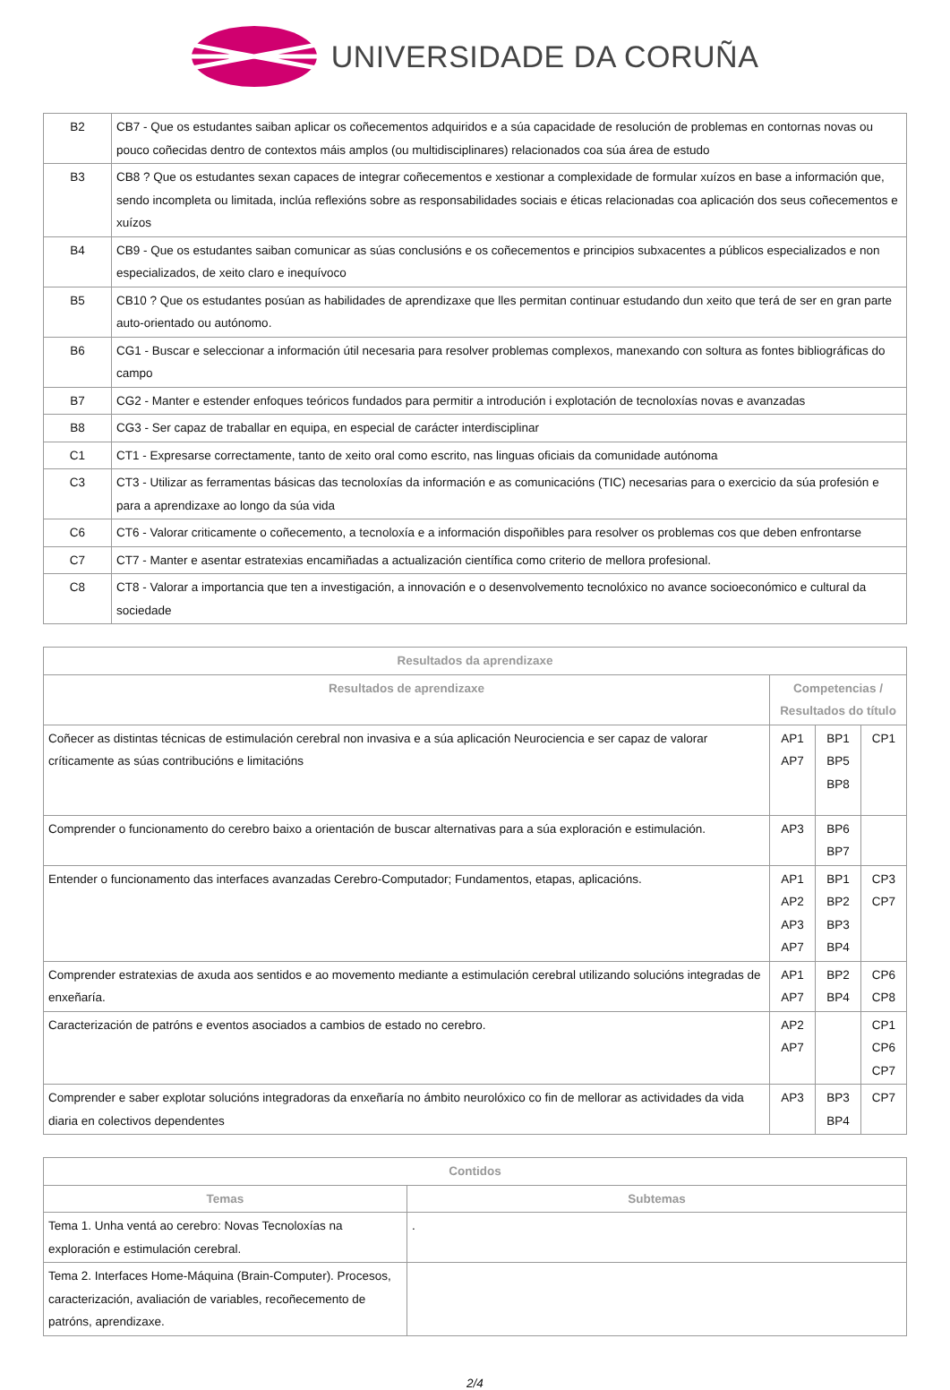UNIVERSIDADE DA CORUÑA
| B2 | CB7 - Que os estudantes saiban aplicar os coñecementos adquiridos e a súa capacidade de resolución de problemas en contornas novas ou pouco coñecidas dentro de contextos máis amplos (ou multidisciplinares) relacionados coa súa área de estudo |
| B3 | CB8 ? Que os estudantes sexan capaces de integrar coñecementos e xestionar a complexidade de formular xuízos en base a información que, sendo incompleta ou limitada, inclúa reflexións sobre as responsabilidades sociais e éticas relacionadas coa aplicación dos seus coñecementos e xuízos |
| B4 | CB9 - Que os estudantes saiban comunicar as súas conclusións e os coñecementos e principios subxacentes a públicos especializados e non especializados, de xeito claro e inequívoco |
| B5 | CB10 ? Que os estudantes posúan as habilidades de aprendizaxe que lles permitan continuar estudando dun xeito que terá de ser en gran parte auto-orientado ou autónomo. |
| B6 | CG1 - Buscar e seleccionar a información útil necesaria para resolver problemas complexos, manexando con soltura as fontes bibliográficas do campo |
| B7 | CG2 - Manter e estender enfoques teóricos fundados para permitir a introdución i explotación de tecnoloxías novas e avanzadas |
| B8 | CG3 - Ser capaz de traballar en equipa, en especial de carácter interdisciplinar |
| C1 | CT1 - Expresarse correctamente, tanto de xeito oral como escrito, nas linguas oficiais da comunidade autónoma |
| C3 | CT3 - Utilizar as ferramentas básicas das tecnoloxías da información e as comunicacións (TIC) necesarias para o exercicio da súa profesión e para a aprendizaxe ao longo da súa vida |
| C6 | CT6 - Valorar criticamente o coñecemento, a tecnoloxía e a información dispoñibles para resolver os problemas cos que deben enfrontarse |
| C7 | CT7 - Manter e asentar estratexias encamiñadas a actualización científica como criterio de mellora profesional. |
| C8 | CT8 - Valorar a importancia que ten a investigación, a innovación e o desenvolvemento tecnolóxico no avance socioeconómico e cultural da sociedade |
| Resultados da aprendizaxe | | | |
| --- | --- | --- | --- |
| Resultados de aprendizaxe | Competencias / Resultados do título | | |
| Coñecer as distintas técnicas de estimulación cerebral non invasiva e a súa aplicación Neurociencia e ser capaz de valorar críticamente as súas contribucións e limitacións | AP1 AP7 | BP1 BP5 BP8 | CP1 |
| Comprender o funcionamento do cerebro baixo a orientación de buscar alternativas para a súa exploración e estimulación. | AP3 | BP6 BP7 | |
| Entender o funcionamento das interfaces avanzadas Cerebro-Computador; Fundamentos, etapas, aplicacións. | AP1 AP2 AP3 AP7 | BP1 BP2 BP3 BP4 | CP3 CP7 |
| Comprender estratexias de axuda aos sentidos e ao movemento mediante a estimulación cerebral utilizando solucións integradas de enxeñaría. | AP1 AP7 | BP2 BP4 | CP6 CP8 |
| Caracterización de patróns e eventos asociados a cambios de estado no cerebro. | AP2 AP7 | | CP1 CP6 CP7 |
| Comprender e saber explotar solucións integradoras da enxeñaría no ámbito neurolóxico co fin de mellorar as actividades da vida diaria en colectivos dependentes | AP3 | BP3 BP4 | CP7 |
| Contidos | |
| --- | --- |
| Temas | Subtemas |
| Tema 1. Unha ventá ao cerebro: Novas Tecnoloxías na exploración e estimulación cerebral. | . |
| Tema 2. Interfaces Home-Máquina (Brain-Computer). Procesos, caracterización, avaliación de variables, recoñecemento de patróns, aprendizaxe. | |
2/4